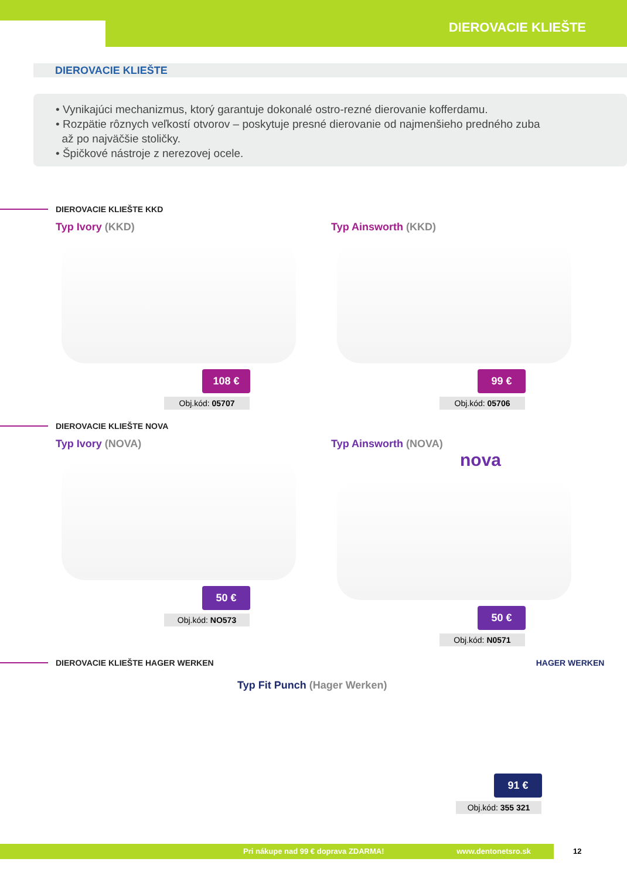DIEROVACIE KLIEŠTE
DIEROVACIE KLIEŠTE
• Vynikajúci mechanizmus, ktorý garantuje dokonalé ostro-rezné dierovanie kofferdamu.
• Rozpätie rôznych veľkostí otvorov – poskytuje presné dierovanie od najmenšieho predného zuba
až po najväčšie stoličky.
• Špičkové nástroje z nerezovej ocele.
DIEROVACIE KLIEŠTE KKD
Typ Ivory (KKD)
108 €
Obj.kód: 05707
Typ Ainsworth (KKD)
99 €
Obj.kód: 05706
DIEROVACIE KLIEŠTE NOVA
Typ Ivory (NOVA)
50 €
Obj.kód: NO573
Typ Ainsworth (NOVA) nova
50 €
Obj.kód: N0571
DIEROVACIE KLIEŠTE HAGER WERKEN HAGER WERKEN
Typ Fit Punch (Hager Werken)
91 €
Obj.kód: 355 321
Pri nákupe nad 99 € doprava ZDARMA! www.dentonetsro.sk 12